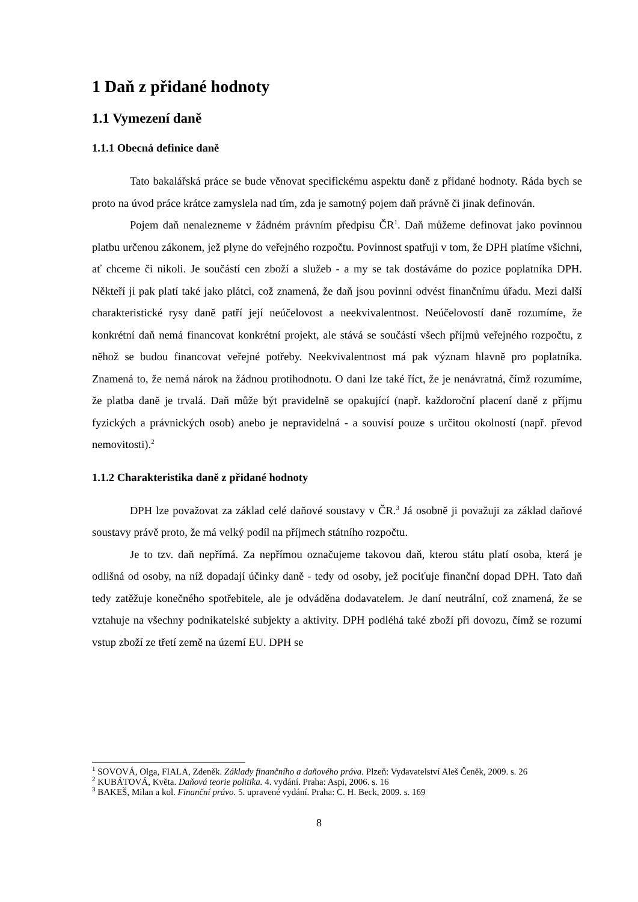1 Daň z přidané hodnoty
1.1 Vymezení daně
1.1.1 Obecná definice daně
Tato bakalářská práce se bude věnovat specifickému aspektu daně z přidané hodnoty. Ráda bych se proto na úvod práce krátce zamyslela nad tím, zda je samotný pojem daň právně či jinak definován.
Pojem daň nenalezneme v žádném právním předpisu ČR<sup>1</sup>. Daň můžeme definovat jako povinnou platbu určenou zákonem, jež plyne do veřejného rozpočtu. Povinnost spatřuji v tom, že DPH platíme všichni, ať chceme či nikoli. Je součástí cen zboží a služeb - a my se tak dostáváme do pozice poplatníka DPH. Někteří ji pak platí také jako plátci, což znamená, že daň jsou povinni odvést finančnímu úřadu. Mezi další charakteristické rysy daně patří její neúčelovost a neekvivalentnost. Neúčelovostí daně rozumíme, že konkrétní daň nemá financovat konkrétní projekt, ale stává se součástí všech příjmů veřejného rozpočtu, z něhož se budou financovat veřejné potřeby. Neekvivalentnost má pak význam hlavně pro poplatníka. Znamená to, že nemá nárok na žádnou protihodnotu. O dani lze také říct, že je nenávratná, čímž rozumíme, že platba daně je trvalá. Daň může být pravidelně se opakující (např. každoroční placení daně z příjmu fyzických a právnických osob) anebo je nepravidelná - a souvisí pouze s určitou okolností (např. převod nemovitosti).<sup>2</sup>
1.1.2 Charakteristika daně z přidané hodnoty
DPH lze považovat za základ celé daňové soustavy v ČR.<sup>3</sup> Já osobně ji považuji za základ daňové soustavy právě proto, že má velký podíl na příjmech státního rozpočtu.
Je to tzv. daň nepřímá. Za nepřímou označujeme takovou daň, kterou státu platí osoba, která je odlišná od osoby, na níž dopadají účinky daně - tedy od osoby, jež pociťuje finanční dopad DPH. Tato daň tedy zatěžuje konečného spotřebitele, ale je odváděna dodavatelem. Je daní neutrální, což znamená, že se vztahuje na všechny podnikatelské subjekty a aktivity. DPH podléhá také zboží při dovozu, čímž se rozumí vstup zboží ze třetí země na území EU. DPH se
<sup>1</sup> SOVOVÁ, Olga, FIALA, Zdeněk. Základy finančního a daňového práva. Plzeň: Vydavatelství Aleš Čeněk, 2009. s. 26
<sup>2</sup> KUBÁTOVÁ, Květa. Daňová teorie politika. 4. vydání. Praha: Aspi, 2006. s. 16
<sup>3</sup> BAKEŠ, Milan a kol. Finanční právo. 5. upravené vydání. Praha: C. H. Beck, 2009. s. 169
8